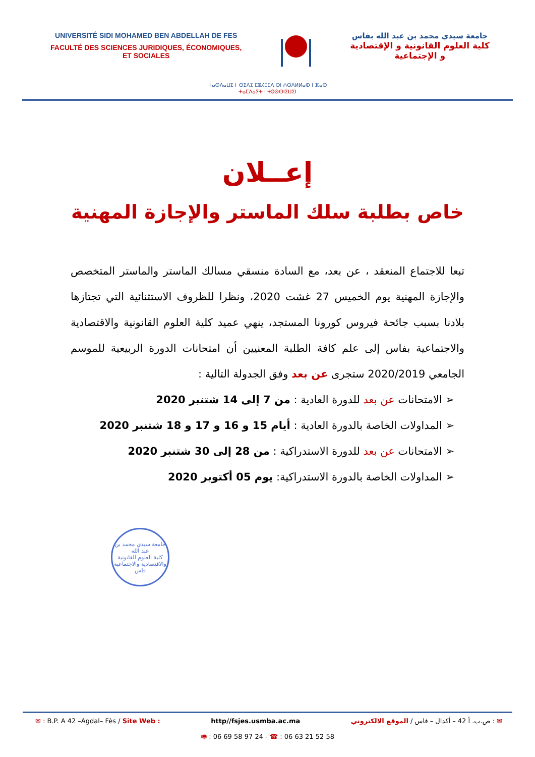UNIVERSITÉ SIDI MOHAMED BEN ABDELLAH DE FES
FACULTÉ DES SCIENCES JURIDIQUES, ÉCONOMIQUES,
ET SOCIALES
جامعة سيدي محمد بن عبد الله بفاس
كلية العلوم القانونية و الإقتصادية
و الإجتماعية
ⵜⴰⵙⴷⴰⵡⵉⵜ ⵙⵉⴷⵉ ⵎⵓⵃⵎⵎⴷ ⴱⵏ ⵄⴱⴷⵍⵍⴰⵀ ⵏ ⴼⴰⵙ
ⵜⴰⵎⴷⴰⵢⵜ ⵏ ⵜⵓⵙⵙⵏⵉⵡⵉⵏ
إعــلان
خاص بطلبة سلك الماستر والإجازة المهنية
تبعا للاجتماع المنعقد ، عن بعد، مع السادة منسقي مسالك الماستر والماستر المتخصص والإجازة المهنية يوم الخميس 27 غشت 2020، ونظرا للظروف الاستثنائية التي تجتازها بلادنا بسبب جائحة فيروس كورونا المستجد، ينهي عميد كلية العلوم القانونية والاقتصادية والاجتماعية بفاس إلى علم كافة الطلبة المعنيين أن امتحانات الدورة الربيعية للموسم الجامعي 2020/2019 ستجرى عن بعد وفق الجدولة التالية :
➢ الامتحانات عن بعد للدورة العادية : من 7 إلى 14 شتنبر 2020
➢ المداولات الخاصة بالدورة العادية : أيام 15 و 16 و 17 و 18 شتنبر 2020
➢ الامتحانات عن بعد للدورة الاستدراكية : من 28 إلى 30 شتنبر 2020
➢ المداولات الخاصة بالدورة الاستدراكية: يوم 05 أكتوبر 2020
جامعة سيدي محمد بن عبد الله
كلية العلوم القانونية والاقتصادية والاجتماعية
فاس
✉ : B.P. A 42 –Agdal– Fès / Site Web : http//fsjes.usmba.ac.ma ✉ : ص.ب. أ 42 – أكدال – فاس / الموقع الالكتروني
🖷 : 06 69 58 97 24 - ☎ : 06 63 21 52 58